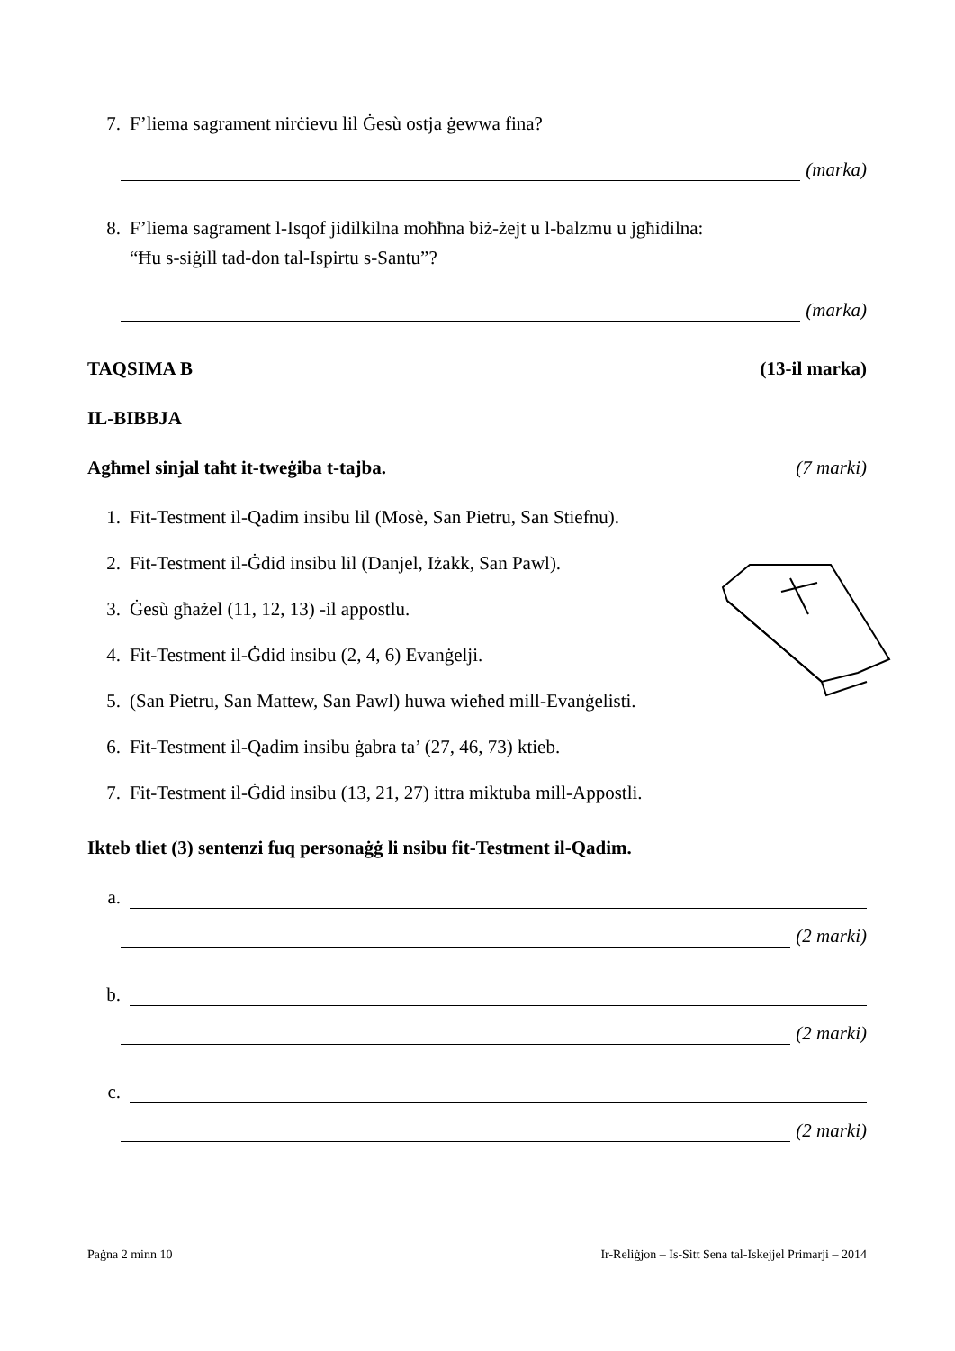7. F’liema sagrament nirċievu lil Ġesù ostja ġewwa fina?
(marka)
8. F’liema sagrament l-Isqof jidilkilna moħħna biż-żejt u l-balzmu u jgħidilna:
“Ħu s-siġill tad-don tal-Ispirtu s-Santu”?
(marka)
TAQSIMA B (13-il marka)
IL-BIBBJA
Agħmel sinjal taħt it-tweġiba t-tajba. (7 marki)
1. Fit-Testment il-Qadim insibu lil (Mosè, San Pietru, San Stiefnu).
2. Fit-Testment il-Ġdid insibu lil (Danjel, Iżakk, San Pawl).
3. Ġesù għażel (11, 12, 13) -il appostlu.
4. Fit-Testment il-Ġdid insibu (2, 4, 6) Evanġelji.
5. (San Pietru, San Mattew, San Pawl) huwa wieħed mill-Evanġelisti.
6. Fit-Testment il-Qadim insibu ġabra ta’ (27, 46, 73) ktieb.
7. Fit-Testment il-Ġdid insibu (13, 21, 27) ittra miktuba mill-Appostli.
Ikteb tliet (3) sentenzi fuq personaġġ li nsibu fit-Testment il-Qadim.
a.
(2 marki)
b.
(2 marki)
c.
(2 marki)
Paġna 2 minn 10 Ir-Reliġjon – Is-Sitt Sena tal-Iskejjel Primarji – 2014